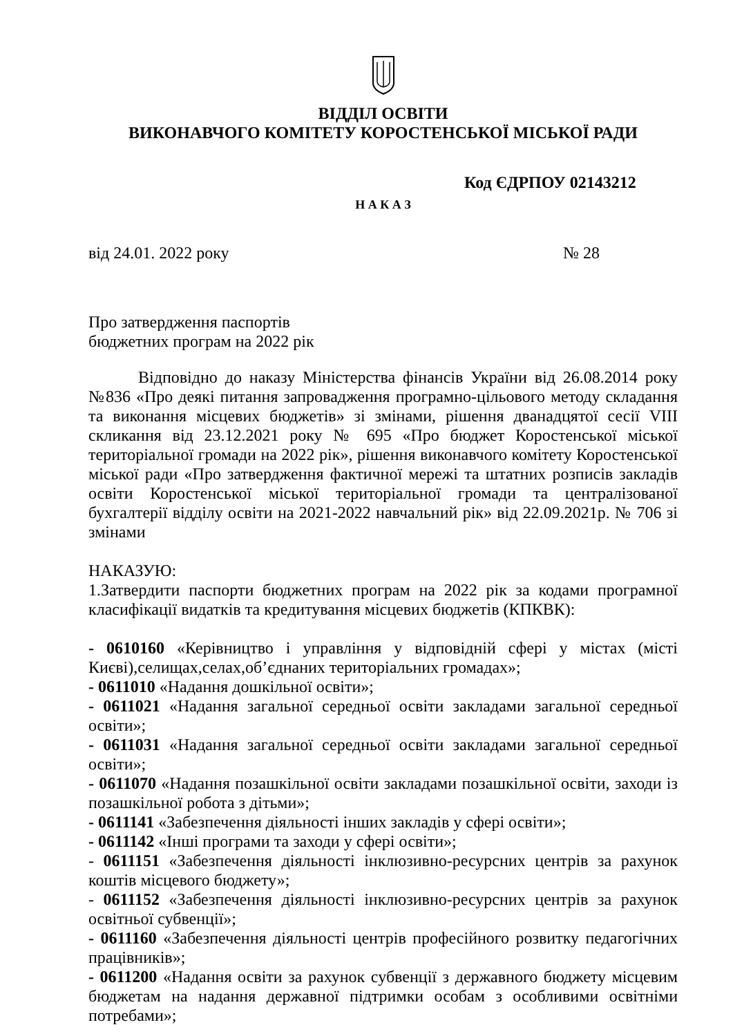ВІДДІЛ ОСВІТИ
ВИКОНАВЧОГО КОМІТЕТУ КОРОСТЕНСЬКОЇ МІСЬКОЇ РАДИ
Код ЄДРПОУ 02143212
Н А К А З
від 24.01. 2022 року № 28
Про затвердження паспортів
бюджетних програм на 2022 рік
Відповідно до наказу Міністерства фінансів України від 26.08.2014 року №836 «Про деякі питання запровадження програмно-цільового методу складання та виконання місцевих бюджетів» зі змінами, рішення дванадцятої сесії VIII скликання від 23.12.2021 року № 695 «Про бюджет Коростенської міської територіальної громади на 2022 рік», рішення виконавчого комітету Коростенської міської ради «Про затвердження фактичної мережі та штатних розписів закладів освіти Коростенської міської територіальної громади та централізованої бухгалтерії відділу освіти на 2021-2022 навчальний рік» від 22.09.2021р. № 706 зі змінами
НАКАЗУЮ:
1.Затвердити паспорти бюджетних програм на 2022 рік за кодами програмної класифікації видатків та кредитування місцевих бюджетів (КПКВК):
- 0610160 «Керівництво і управління у відповідній сфері у містах (місті Києві),селищах,селах,об’єднаних територіальних громадах»;
- 0611010 «Надання дошкільної освіти»;
- 0611021 «Надання загальної середньої освіти закладами загальної середньої освіти»;
- 0611031 «Надання загальної середньої освіти закладами загальної середньої освіти»;
- 0611070 «Надання позашкільної освіти закладами позашкільної освіти, заходи із позашкільної робота з дітьми»;
- 0611141 «Забезпечення діяльності інших закладів у сфері освіти»;
- 0611142 «Інші програми та заходи у сфері освіти»;
- 0611151 «Забезпечення діяльності інклюзивно-ресурсних центрів за рахунок коштів місцевого бюджету»;
- 0611152 «Забезпечення діяльності інклюзивно-ресурсних центрів за рахунок освітньої субвенції»;
- 0611160 «Забезпечення діяльності центрів професійного розвитку педагогічних працівників»;
- 0611200 «Надання освіти за рахунок субвенції з державного бюджету місцевим бюджетам на надання державної підтримки особам з особливими освітніми потребами»;